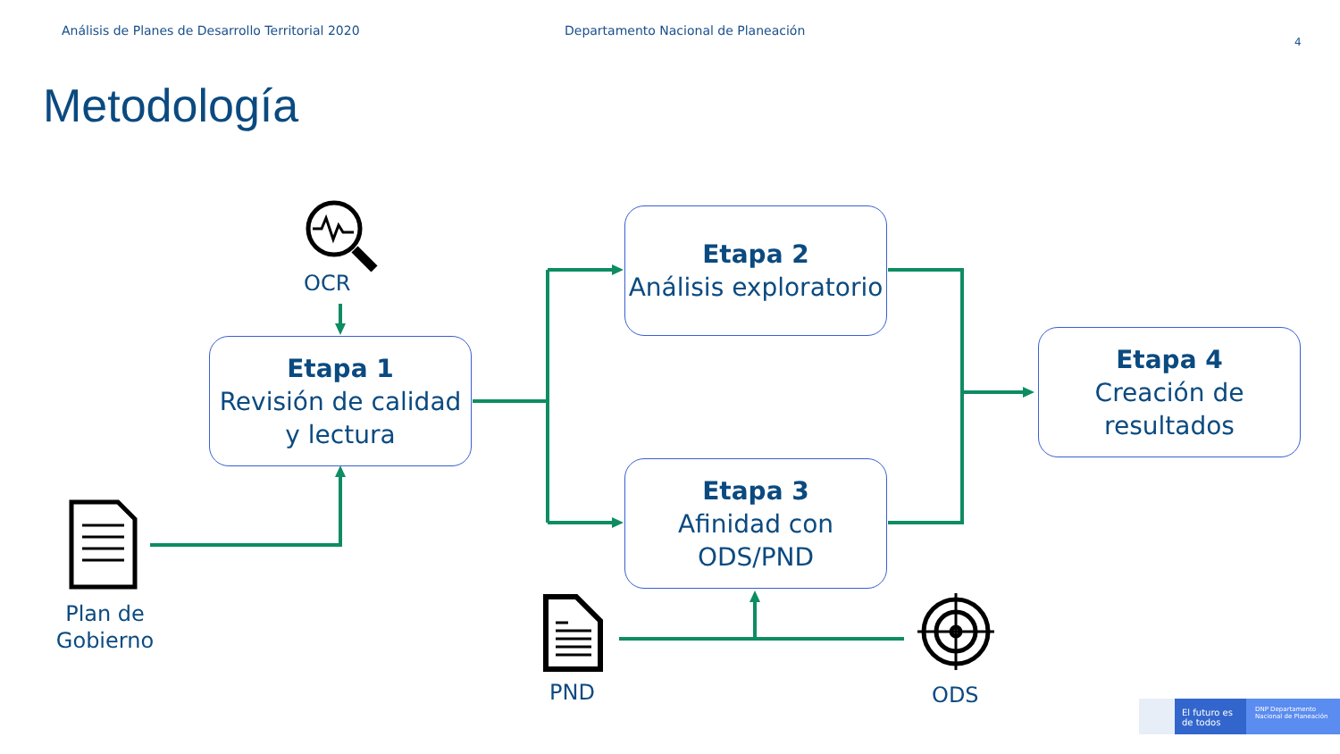Análisis de Planes de Desarrollo Territorial 2020
Departamento Nacional de Planeación
4
Metodología
OCR
Etapa 1
Revisión de calidad y lectura
Etapa 2
Análisis exploratorio
Etapa 3
Afinidad con ODS/PND
Etapa 4
Creación de resultados
Plan de Gobierno
PND ODS
El futuro es de todos
DNP Departamento Nacional de Planeación